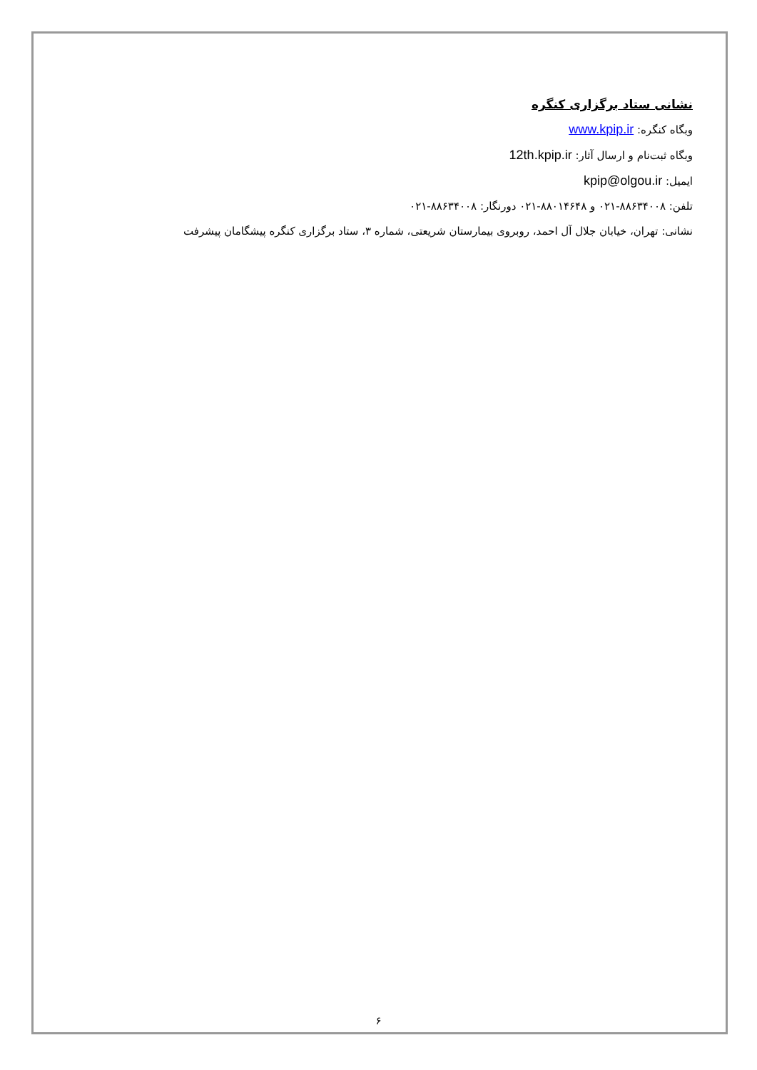نشانی ستاد برگزاری کنگره
وبگاه کنگره: www.kpip.ir
وبگاه ثبت‌نام و ارسال آثار: 12th.kpip.ir
ایمیل: kpip@olgou.ir
تلفن: ۸۸۶۳۴۰۰۸-۰۲۱ و ۸۸۰۱۴۶۴۸-۰۲۱ دورنگار: ۸۸۶۳۴۰۰۸-۰۲۱
نشانی: تهران، خیابان جلال آل احمد، روبروی بیمارستان شریعتی، شماره ۳، ستاد برگزاری کنگره پیشگامان پیشرفت
۶